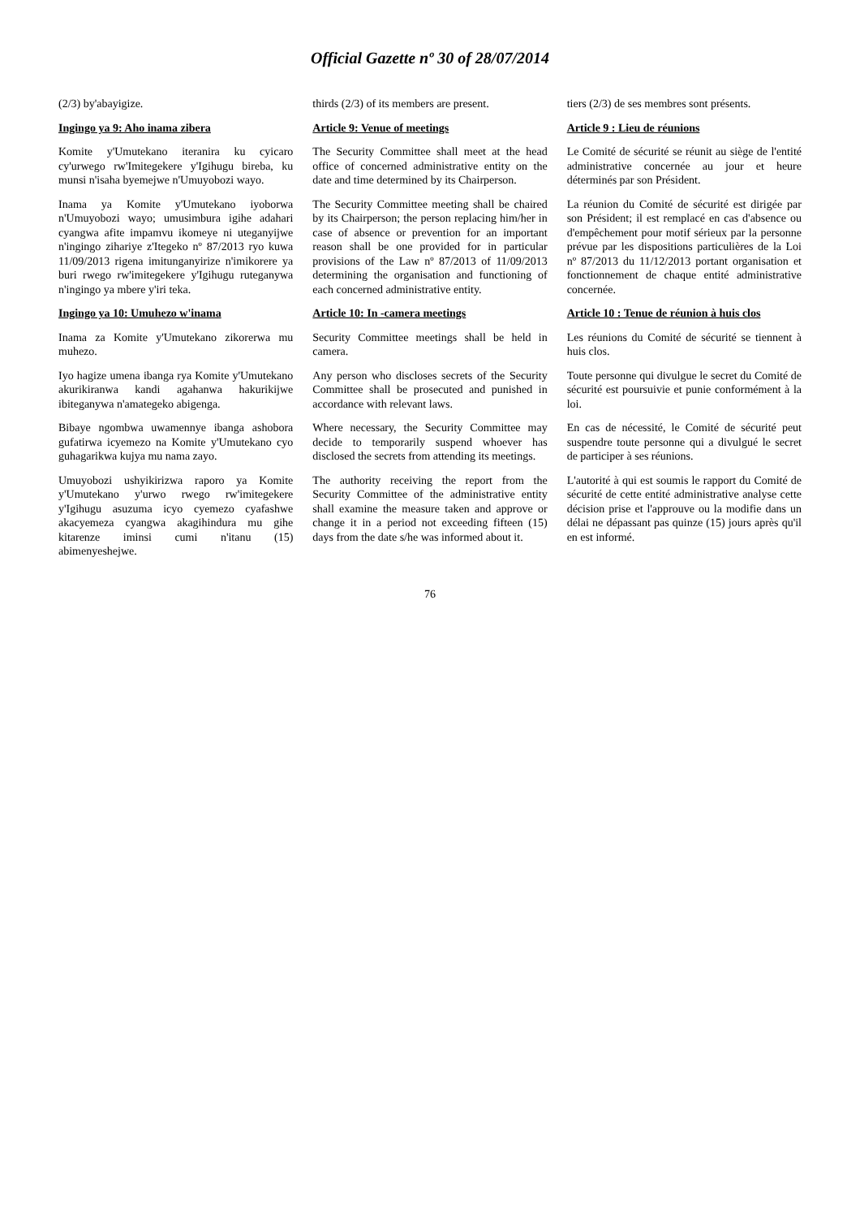Official Gazette nº 30 of 28/07/2014
| (2/3) by'abayigize. | thirds (2/3) of its members are present. | tiers (2/3) de ses membres sont présents. |
| Ingingo ya 9: Aho inama zibera | Article 9: Venue of meetings | Article 9 : Lieu de réunions |
| Komite y'Umutekano iteranira ku cyicaro cy'urwego rw'Imitegekere y'Igihugu bireba, ku munsi n'isaha byemejwe n'Umuyobozi wayo. | The Security Committee shall meet at the head office of concerned administrative entity on the date and time determined by its Chairperson. | Le Comité de sécurité se réunit au siège de l'entité administrative concernée au jour et heure déterminés par son Président. |
| Inama ya Komite y'Umutekano iyoborwa n'Umuyobozi wayo; umusimbura igihe adahari cyangwa afite impamvu ikomeye ni uteganyijwe n'ingingo zihariye z'Itegeko nº 87/2013 ryo kuwa 11/09/2013 rigena imitunganyirize n'imikorere ya buri rwego rw'imitegekere y'Igihugu ruteganywa n'ingingo ya mbere y'iri teka. | The Security Committee meeting shall be chaired by its Chairperson; the person replacing him/her in case of absence or prevention for an important reason shall be one provided for in particular provisions of the Law nº 87/2013 of 11/09/2013 determining the organisation and functioning of each concerned administrative entity. | La réunion du Comité de sécurité est dirigée par son Président; il est remplacé en cas d'absence ou d'empêchement pour motif sérieux par la personne prévue par les dispositions particulières de la Loi nº 87/2013 du 11/12/2013 portant organisation et fonctionnement de chaque entité administrative concernée. |
| Ingingo ya 10: Umuhezo w'inama | Article 10: In -camera meetings | Article 10 : Tenue de réunion à huis clos |
| Inama za Komite y'Umutekano zikorerwa mu muhezo. | Security Committee meetings shall be held in camera. | Les réunions du Comité de sécurité se tiennent à huis clos. |
| Iyo hagize umena ibanga rya Komite y'Umutekano akurikiranwa kandi agahanwa hakurikijwe ibiteganywa n'amategeko abigenga. | Any person who discloses secrets of the Security Committee shall be prosecuted and punished in accordance with relevant laws. | Toute personne qui divulgue le secret du Comité de sécurité est poursuivie et punie conformément à la loi. |
| Bibaye ngombwa uwamennye ibanga ashobora gufatirwa icyemezo na Komite y'Umutekano cyo guhagarikwa kujya mu nama zayo. | Where necessary, the Security Committee may decide to temporarily suspend whoever has disclosed the secrets from attending its meetings. | En cas de nécessité, le Comité de sécurité peut suspendre toute personne qui a divulgué le secret de participer à ses réunions. |
| Umuyobozi ushyikirizwa raporo ya Komite y'Umutekano y'urwo rwego rw'imitegekere y'Igihugu asuzuma icyo cyemezo cyafashwe akacyemeza cyangwa akagihindura mu gihe kitarenze iminsi cumi n'itanu (15) abimenyeshejwe. | The authority receiving the report from the Security Committee of the administrative entity shall examine the measure taken and approve or change it in a period not exceeding fifteen (15) days from the date s/he was informed about it. | L'autorité à qui est soumis le rapport du Comité de sécurité de cette entité administrative analyse cette décision prise et l'approuve ou la modifie dans un délai ne dépassant pas quinze (15) jours après qu'il en est informé. |
76